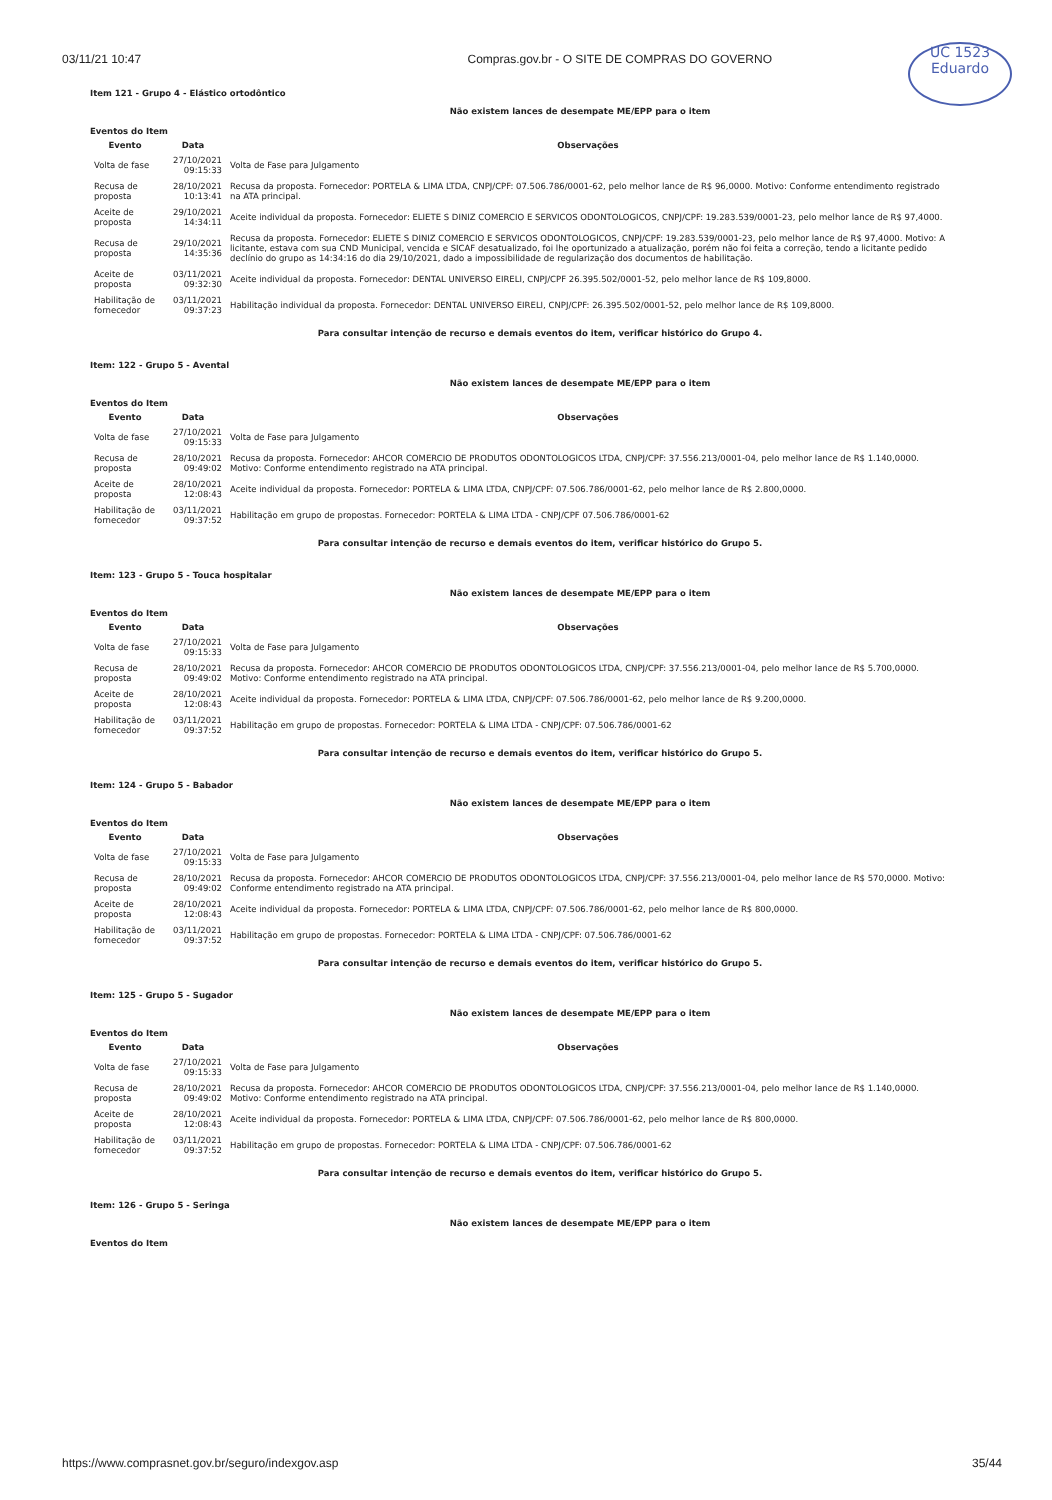03/11/21 10:47 Compras.gov.br - O SITE DE COMPRAS DO GOVERNO
UC 1523
Eduardo
Item 121 - Grupo 4 - Elástico ortodôntico
Não existem lances de desempate ME/EPP para o item
Eventos do Item
| Evento | Data | Observações |
| --- | --- | --- |
| Volta de fase | 27/10/2021 09:15:33 | Volta de Fase para Julgamento |
| Recusa de proposta | 28/10/2021 10:13:41 | Recusa da proposta. Fornecedor: PORTELA & LIMA LTDA, CNPJ/CPF: 07.506.786/0001-62, pelo melhor lance de R$ 96,0000. Motivo: Conforme entendimento registrado na ATA principal. |
| Aceite de proposta | 29/10/2021 14:34:11 | Aceite individual da proposta. Fornecedor: ELIETE S DINIZ COMERCIO E SERVICOS ODONTOLOGICOS, CNPJ/CPF: 19.283.539/0001-23, pelo melhor lance de R$ 97,4000. |
| Recusa de proposta | 29/10/2021 14:35:36 | Recusa da proposta. Fornecedor: ELIETE S DINIZ COMERCIO E SERVICOS ODONTOLOGICOS, CNPJ/CPF: 19.283.539/0001-23, pelo melhor lance de R$ 97,4000. Motivo: A licitante, estava com sua CND Municipal, vencida e SICAF desatualizado, foi lhe oportunizado a atualização, porém não foi feita a correção, tendo a licitante pedido declínio do grupo as 14:34:16 do dia 29/10/2021, dado a impossibilidade de regularização dos documentos de habilitação. |
| Aceite de proposta | 03/11/2021 09:32:30 | Aceite individual da proposta. Fornecedor: DENTAL UNIVERSO EIRELI, CNPJ/CPF 26.395.502/0001-52, pelo melhor lance de R$ 109,8000. |
| Habilitação de fornecedor | 03/11/2021 09:37:23 | Habilitação individual da proposta. Fornecedor: DENTAL UNIVERSO EIRELI, CNPJ/CPF: 26.395.502/0001-52, pelo melhor lance de R$ 109,8000. |
Para consultar intenção de recurso e demais eventos do item, verificar histórico do Grupo 4.
Item: 122 - Grupo 5 - Avental
Não existem lances de desempate ME/EPP para o item
Eventos do Item
| Evento | Data | Observações |
| --- | --- | --- |
| Volta de fase | 27/10/2021 09:15:33 | Volta de Fase para Julgamento |
| Recusa de proposta | 28/10/2021 09:49:02 | Recusa da proposta. Fornecedor: AHCOR COMERCIO DE PRODUTOS ODONTOLOGICOS LTDA, CNPJ/CPF: 37.556.213/0001-04, pelo melhor lance de R$ 1.140,0000. Motivo: Conforme entendimento registrado na ATA principal. |
| Aceite de proposta | 28/10/2021 12:08:43 | Aceite individual da proposta. Fornecedor: PORTELA & LIMA LTDA, CNPJ/CPF: 07.506.786/0001-62, pelo melhor lance de R$ 2.800,0000. |
| Habilitação de fornecedor | 03/11/2021 09:37:52 | Habilitação em grupo de propostas. Fornecedor: PORTELA & LIMA LTDA - CNPJ/CPF 07.506.786/0001-62 |
Para consultar intenção de recurso e demais eventos do item, verificar histórico do Grupo 5.
Item: 123 - Grupo 5 - Touca hospitalar
Não existem lances de desempate ME/EPP para o item
Eventos do Item
| Evento | Data | Observações |
| --- | --- | --- |
| Volta de fase | 27/10/2021 09:15:33 | Volta de Fase para Julgamento |
| Recusa de proposta | 28/10/2021 09:49:02 | Recusa da proposta. Fornecedor: AHCOR COMERCIO DE PRODUTOS ODONTOLOGICOS LTDA, CNPJ/CPF: 37.556.213/0001-04, pelo melhor lance de R$ 5.700,0000. Motivo: Conforme entendimento registrado na ATA principal. |
| Aceite de proposta | 28/10/2021 12:08:43 | Aceite individual da proposta. Fornecedor: PORTELA & LIMA LTDA, CNPJ/CPF: 07.506.786/0001-62, pelo melhor lance de R$ 9.200,0000. |
| Habilitação de fornecedor | 03/11/2021 09:37:52 | Habilitação em grupo de propostas. Fornecedor: PORTELA & LIMA LTDA - CNPJ/CPF: 07.506.786/0001-62 |
Para consultar intenção de recurso e demais eventos do item, verificar histórico do Grupo 5.
Item: 124 - Grupo 5 - Babador
Não existem lances de desempate ME/EPP para o item
Eventos do Item
| Evento | Data | Observações |
| --- | --- | --- |
| Volta de fase | 27/10/2021 09:15:33 | Volta de Fase para Julgamento |
| Recusa de proposta | 28/10/2021 09:49:02 | Recusa da proposta. Fornecedor: AHCOR COMERCIO DE PRODUTOS ODONTOLOGICOS LTDA, CNPJ/CPF: 37.556.213/0001-04, pelo melhor lance de R$ 570,0000. Motivo: Conforme entendimento registrado na ATA principal. |
| Aceite de proposta | 28/10/2021 12:08:43 | Aceite individual da proposta. Fornecedor: PORTELA & LIMA LTDA, CNPJ/CPF: 07.506.786/0001-62, pelo melhor lance de R$ 800,0000. |
| Habilitação de fornecedor | 03/11/2021 09:37:52 | Habilitação em grupo de propostas. Fornecedor: PORTELA & LIMA LTDA - CNPJ/CPF: 07.506.786/0001-62 |
Para consultar intenção de recurso e demais eventos do item, verificar histórico do Grupo 5.
Item: 125 - Grupo 5 - Sugador
Não existem lances de desempate ME/EPP para o item
Eventos do Item
| Evento | Data | Observações |
| --- | --- | --- |
| Volta de fase | 27/10/2021 09:15:33 | Volta de Fase para Julgamento |
| Recusa de proposta | 28/10/2021 09:49:02 | Recusa da proposta. Fornecedor: AHCOR COMERCIO DE PRODUTOS ODONTOLOGICOS LTDA, CNPJ/CPF: 37.556.213/0001-04, pelo melhor lance de R$ 1.140,0000. Motivo: Conforme entendimento registrado na ATA principal. |
| Aceite de proposta | 28/10/2021 12:08:43 | Aceite individual da proposta. Fornecedor: PORTELA & LIMA LTDA, CNPJ/CPF: 07.506.786/0001-62, pelo melhor lance de R$ 800,0000. |
| Habilitação de fornecedor | 03/11/2021 09:37:52 | Habilitação em grupo de propostas. Fornecedor: PORTELA & LIMA LTDA - CNPJ/CPF: 07.506.786/0001-62 |
Para consultar intenção de recurso e demais eventos do item, verificar histórico do Grupo 5.
Item: 126 - Grupo 5 - Seringa
Não existem lances de desempate ME/EPP para o item
Eventos do Item
https://www.comprasnet.gov.br/seguro/indexgov.asp 35/44